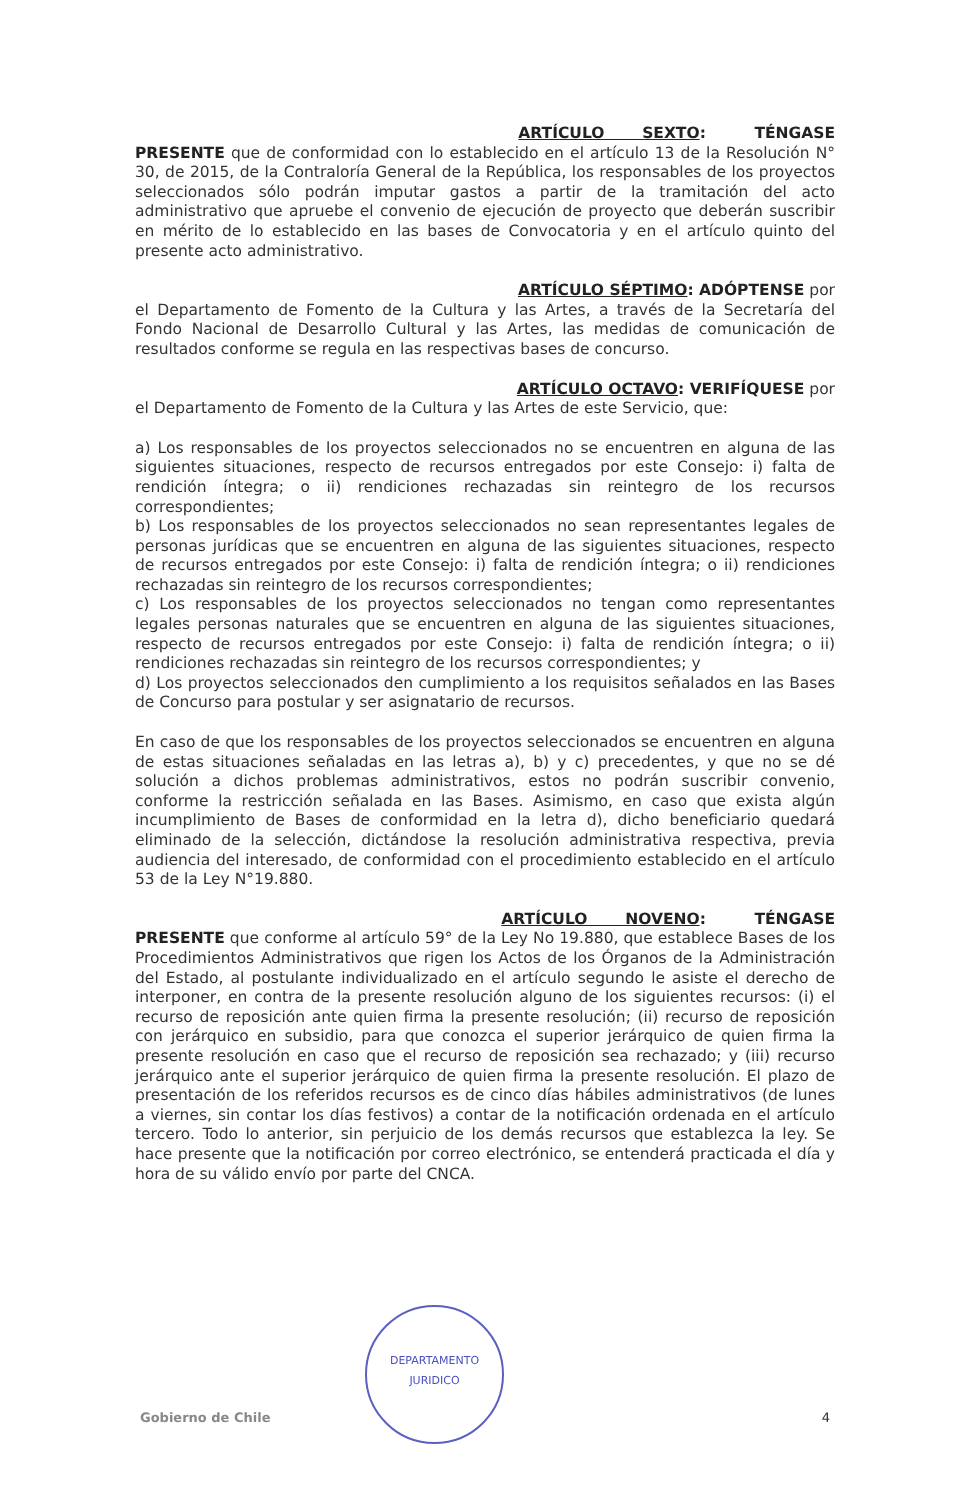ARTÍCULO SEXTO: TÉNGASE
PRESENTE que de conformidad con lo establecido en el artículo 13 de la Resolución N° 30, de 2015, de la Contraloría General de la República, los responsables de los proyectos seleccionados sólo podrán imputar gastos a partir de la tramitación del acto administrativo que apruebe el convenio de ejecución de proyecto que deberán suscribir en mérito de lo establecido en las bases de Convocatoria y en el artículo quinto del presente acto administrativo.
ARTÍCULO SÉPTIMO: ADÓPTENSE por
el Departamento de Fomento de la Cultura y las Artes, a través de la Secretaría del Fondo Nacional de Desarrollo Cultural y las Artes, las medidas de comunicación de resultados conforme se regula en las respectivas bases de concurso.
ARTÍCULO OCTAVO: VERIFÍQUESE por
el Departamento de Fomento de la Cultura y las Artes de este Servicio, que:
a) Los responsables de los proyectos seleccionados no se encuentren en alguna de las siguientes situaciones, respecto de recursos entregados por este Consejo: i) falta de rendición íntegra; o ii) rendiciones rechazadas sin reintegro de los recursos correspondientes;
b) Los responsables de los proyectos seleccionados no sean representantes legales de personas jurídicas que se encuentren en alguna de las siguientes situaciones, respecto de recursos entregados por este Consejo: i) falta de rendición íntegra; o ii) rendiciones rechazadas sin reintegro de los recursos correspondientes;
c) Los responsables de los proyectos seleccionados no tengan como representantes legales personas naturales que se encuentren en alguna de las siguientes situaciones, respecto de recursos entregados por este Consejo: i) falta de rendición íntegra; o ii) rendiciones rechazadas sin reintegro de los recursos correspondientes; y
d) Los proyectos seleccionados den cumplimiento a los requisitos señalados en las Bases de Concurso para postular y ser asignatario de recursos.
En caso de que los responsables de los proyectos seleccionados se encuentren en alguna de estas situaciones señaladas en las letras a), b) y c) precedentes, y que no se dé solución a dichos problemas administrativos, estos no podrán suscribir convenio, conforme la restricción señalada en las Bases. Asimismo, en caso que exista algún incumplimiento de Bases de conformidad en la letra d), dicho beneficiario quedará eliminado de la selección, dictándose la resolución administrativa respectiva, previa audiencia del interesado, de conformidad con el procedimiento establecido en el artículo 53 de la Ley N°19.880.
ARTÍCULO NOVENO: TÉNGASE
PRESENTE que conforme al artículo 59° de la Ley No 19.880, que establece Bases de los Procedimientos Administrativos que rigen los Actos de los Órganos de la Administración del Estado, al postulante individualizado en el artículo segundo le asiste el derecho de interponer, en contra de la presente resolución alguno de los siguientes recursos: (i) el recurso de reposición ante quien firma la presente resolución; (ii) recurso de reposición con jerárquico en subsidio, para que conozca el superior jerárquico de quien firma la presente resolución en caso que el recurso de reposición sea rechazado; y (iii) recurso jerárquico ante el superior jerárquico de quien firma la presente resolución. El plazo de presentación de los referidos recursos es de cinco días hábiles administrativos (de lunes a viernes, sin contar los días festivos) a contar de la notificación ordenada en el artículo tercero. Todo lo anterior, sin perjuicio de los demás recursos que establezca la ley. Se hace presente que la notificación por correo electrónico, se entenderá practicada el día y hora de su válido envío por parte del CNCA.
DEPARTAMENTO
JURIDICO
Gobierno de Chile 4